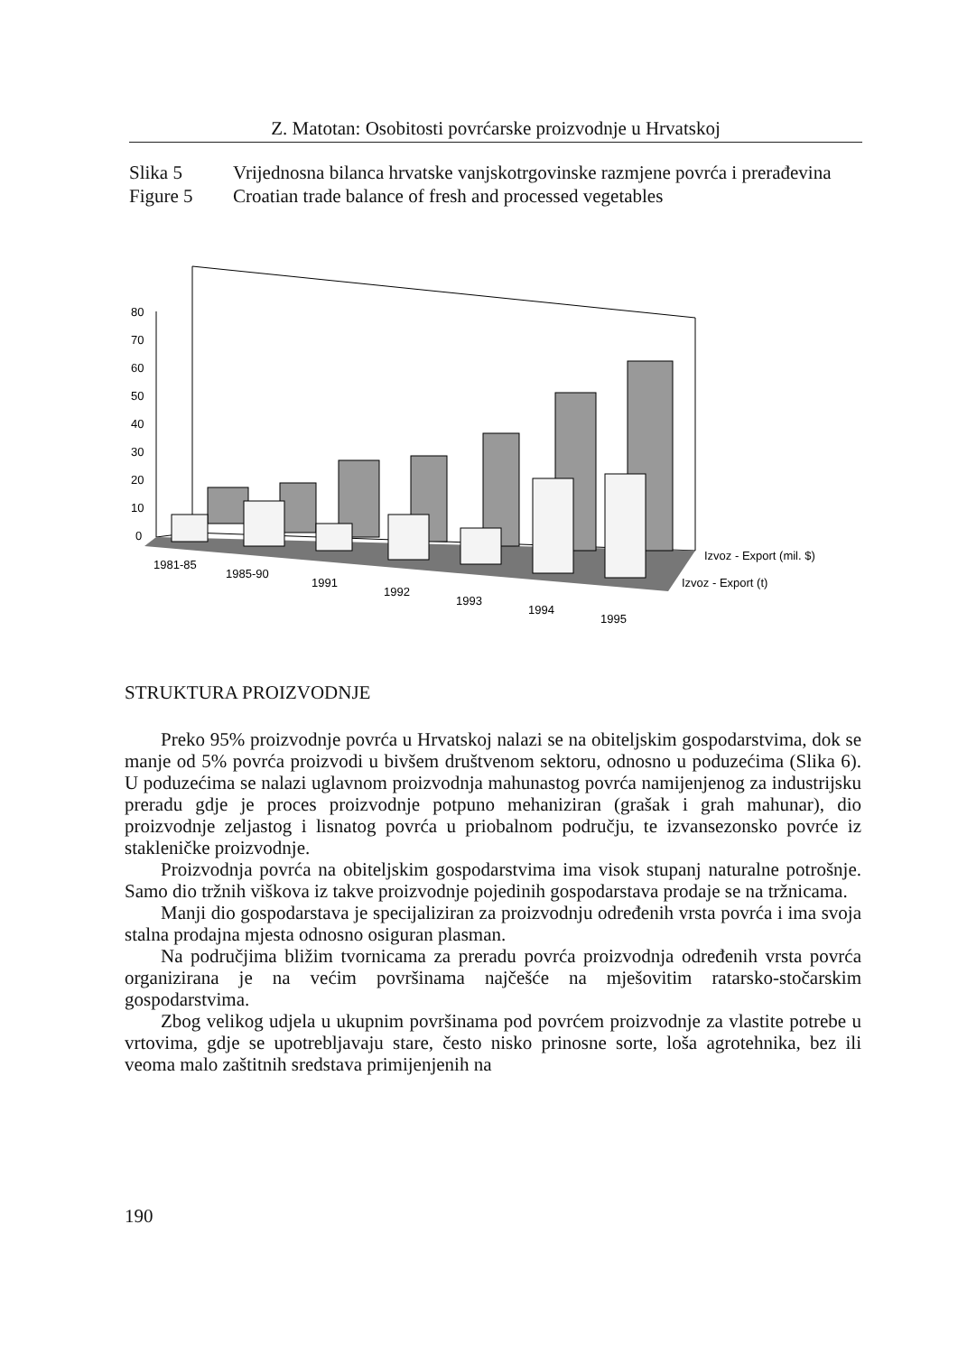Z. Matotan: Osobitosti povrćarske proizvodnje u Hrvatskoj
Slika 5 Vrijednosna bilanca hrvatske vanjskotrgovinske razmjene povrća i prerađevina
Figure 5 Croatian trade balance of fresh and processed vegetables
80
70
60
50
40
30
20
10
0
1981-85
1985-90
1991
1992
1993
1994
1995
Izvoz - Export (mil. $)
Izvoz - Export (t)
STRUKTURA PROIZVODNJE
Preko 95% proizvodnje povrća u Hrvatskoj nalazi se na obiteljskim gospodarstvima, dok se manje od 5% povrća proizvodi u bivšem društvenom sektoru, odnosno u poduzećima (Slika 6). U poduzećima se nalazi uglavnom proizvodnja mahunastog povrća namijenjenog za industrijsku preradu gdje je proces proizvodnje potpuno mehaniziran (grašak i grah mahunar), dio proizvodnje zeljastog i lisnatog povrća u priobalnom području, te izvansezonsko povrće iz stakleničke proizvodnje.
Proizvodnja povrća na obiteljskim gospodarstvima ima visok stupanj naturalne potrošnje. Samo dio tržnih viškova iz takve proizvodnje pojedinih gospodarstava prodaje se na tržnicama.
Manji dio gospodarstava je specijaliziran za proizvodnju određenih vrsta povrća i ima svoja stalna prodajna mjesta odnosno osiguran plasman.
Na područjima bližim tvornicama za preradu povrća proizvodnja određenih vrsta povrća organizirana je na većim površinama najčešće na mješovitim ratarsko-stočarskim gospodarstvima.
Zbog velikog udjela u ukupnim površinama pod povrćem proizvodnje za vlastite potrebe u vrtovima, gdje se upotrebljavaju stare, često nisko prinosne sorte, loša agrotehnika, bez ili veoma malo zaštitnih sredstava primijenjenih na
190